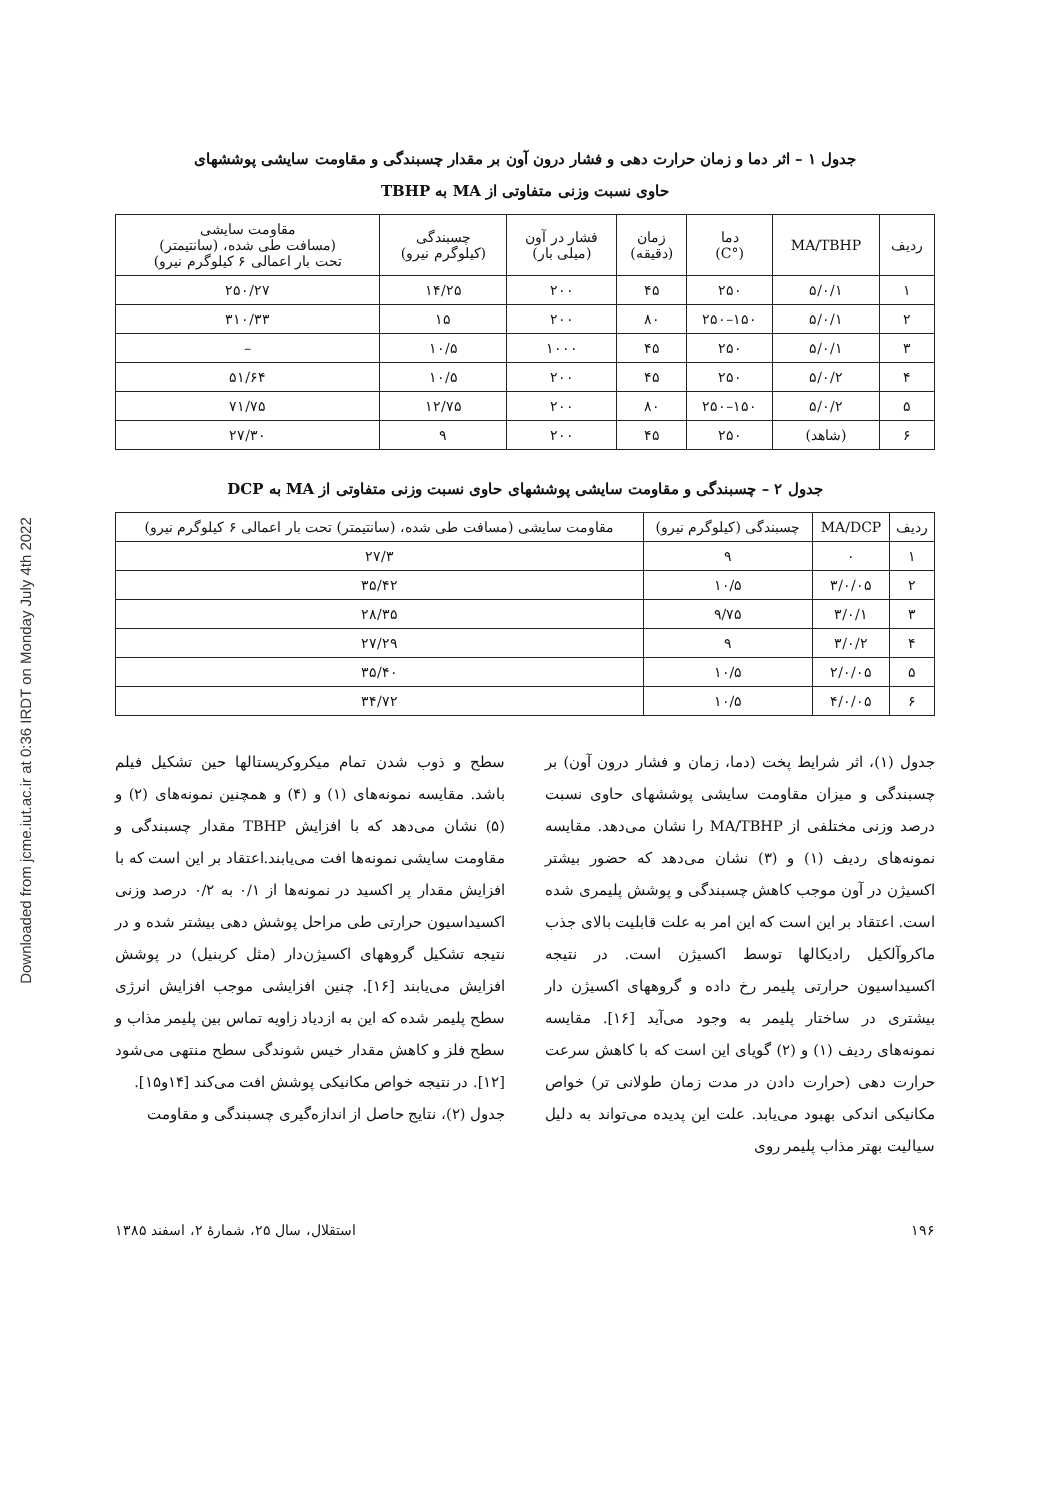Downloaded from jcme.iut.ac.ir at 0:36 IRDT on Monday July 4th 2022
جدول ۱ – اثر دما و زمان حرارت دهی و فشار درون آون بر مقدار چسبندگی و مقاومت سایشی پوششهای
حاوی نسبت وزنی متفاوتی از MA به TBHP
| ردیف | MA/TBHP | دما (°C) | زمان (دقیقه) | فشار در آون (میلی بار) | چسبندگی (کیلوگرم نیرو) | مقاومت سایشی (مسافت طی شده، (سانتیمتر) تحت بار اعمالی ۶ کیلوگرم نیرو) |
| --- | --- | --- | --- | --- | --- | --- |
| ۱ | ۵/۰/۱ | ۲۵۰ | ۴۵ | ۲۰۰ | ۱۴/۲۵ | ۲۵۰/۲۷ |
| ۲ | ۵/۰/۱ | ۱۵۰–۲۵۰ | ۸۰ | ۲۰۰ | ۱۵ | ۳۱۰/۳۳ |
| ۳ | ۵/۰/۱ | ۲۵۰ | ۴۵ | ۱۰۰۰ | ۱۰/۵ | – |
| ۴ | ۵/۰/۲ | ۲۵۰ | ۴۵ | ۲۰۰ | ۱۰/۵ | ۵۱/۶۴ |
| ۵ | ۵/۰/۲ | ۱۵۰–۲۵۰ | ۸۰ | ۲۰۰ | ۱۲/۷۵ | ۷۱/۷۵ |
| ۶ | (شاهد) | ۲۵۰ | ۴۵ | ۲۰۰ | ۹ | ۲۷/۳۰ |
جدول ۲ – چسبندگی و مقاومت سایشی پوششهای حاوی نسبت وزنی متفاوتی از MA به DCP
| ردیف | MA/DCP | چسبندگی (کیلوگرم نیرو) | مقاومت سایشی (مسافت طی شده، (سانتیمتر) تحت بار اعمالی ۶ کیلوگرم نیرو) |
| --- | --- | --- | --- |
| ۱ | ۰ | ۹ | ۲۷/۳ |
| ۲ | ۳/۰/۰۵ | ۱۰/۵ | ۳۵/۴۲ |
| ۳ | ۳/۰/۱ | ۹/۷۵ | ۲۸/۳۵ |
| ۴ | ۳/۰/۲ | ۹ | ۲۷/۲۹ |
| ۵ | ۲/۰/۰۵ | ۱۰/۵ | ۳۵/۴۰ |
| ۶ | ۴/۰/۰۵ | ۱۰/۵ | ۳۴/۷۲ |
جدول (۱)، اثر شرایط پخت (دما، زمان و فشار درون آون) بر چسبندگی و میزان مقاومت سایشی پوششهای حاوی نسبت درصد وزنی مختلفی از MA/TBHP را نشان می‌دهد. مقایسه نمونه‌های ردیف (۱) و (۳) نشان می‌دهد که حضور بیشتر اکسیژن در آون موجب کاهش چسبندگی و پوشش پلیمری شده است. اعتقاد بر این است که این امر به علت قابلیت بالای جذب ماکروآلکیل رادیکالها توسط اکسیژن است. در نتیجه اکسیداسیون حرارتی پلیمر رخ داده و گروههای اکسیژن دار بیشتری در ساختار پلیمر به وجود می‌آید [۱۶]. مقایسه نمونه‌های ردیف (۱) و (۲) گویای این است که با کاهش سرعت حرارت دهی (حرارت دادن در مدت زمان طولانی تر) خواص مکانیکی اندکی بهبود می‌یابد. علت این پدیده می‌تواند به دلیل سیالیت بهتر مذاب پلیمر روی
سطح و ذوب شدن تمام میکروکریستالها حین تشکیل فیلم باشد. مقایسه نمونه‌های (۱) و (۴) و همچنین نمونه‌های (۲) و (۵) نشان می‌دهد که با افزایش TBHP مقدار چسبندگی و مقاومت سایشی نمونه‌ها افت می‌یابند.اعتقاد بر این است که با افزایش مقدار پر اکسید در نمونه‌ها از ۰/۱ به ۰/۲ درصد وزنی اکسیداسیون حرارتی طی مراحل پوشش دهی بیشتر شده و در نتیجه تشکیل گروههای اکسیژن‌دار (مثل کربنیل) در پوشش افزایش می‌یابند [۱۶]. چنین افزایشی موجب افزایش انرژی سطح پلیمر شده که این به ازدیاد زاویه تماس بین پلیمر مذاب و سطح فلز و کاهش مقدار خیس شوندگی سطح منتهی می‌شود [۱۲]. در نتیجه خواص مکانیکی پوشش افت می‌کند [۱۴و۱۵].
جدول (۲)، نتایج حاصل از اندازه‌گیری چسبندگی و مقاومت
۱۹۶ استقلال، سال ۲۵، شمارهٔ ۲، اسفند ۱۳۸۵